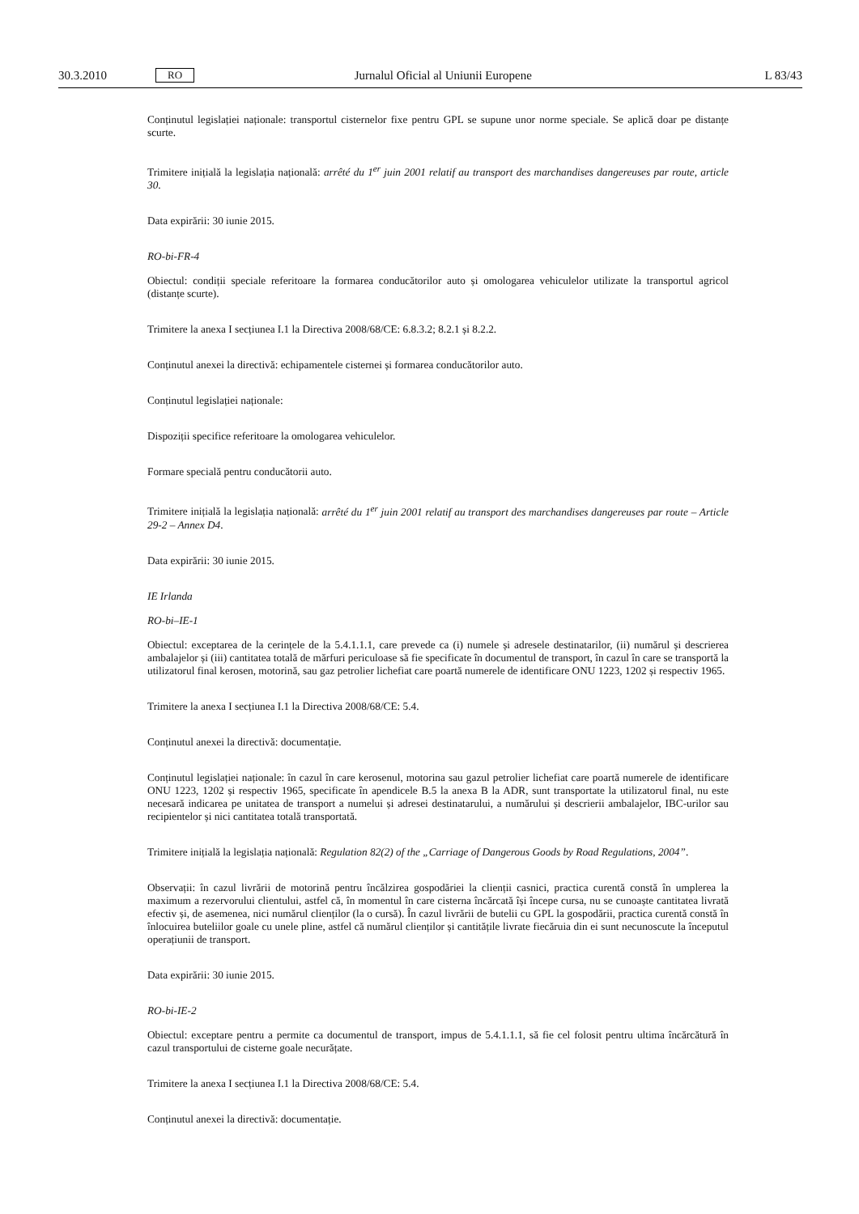30.3.2010 RO Jurnalul Oficial al Uniunii Europene L 83/43
Conținutul legislației naționale: transportul cisternelor fixe pentru GPL se supune unor norme speciale. Se aplică doar pe distanțe scurte.
Trimitere inițială la legislația națională: arrêté du 1<sup>er</sup> juin 2001 relatif au transport des marchandises dangereuses par route, article 30.
Data expirării: 30 iunie 2015.
RO-bi-FR-4
Obiectul: condiții speciale referitoare la formarea conducătorilor auto și omologarea vehiculelor utilizate la transportul agricol (distanțe scurte).
Trimitere la anexa I secțiunea I.1 la Directiva 2008/68/CE: 6.8.3.2; 8.2.1 și 8.2.2.
Conținutul anexei la directivă: echipamentele cisternei și formarea conducătorilor auto.
Conținutul legislației naționale:
Dispoziții specifice referitoare la omologarea vehiculelor.
Formare specială pentru conducătorii auto.
Trimitere inițială la legislația națională: arrêté du 1<sup>er</sup> juin 2001 relatif au transport des marchandises dangereuses par route – Article 29-2 – Annex D4.
Data expirării: 30 iunie 2015.
IE Irlanda
RO-bi–IE-1
Obiectul: exceptarea de la cerințele de la 5.4.1.1.1, care prevede ca (i) numele și adresele destinatarilor, (ii) numărul și descrierea ambalajelor și (iii) cantitatea totală de mărfuri periculoase să fie specificate în documentul de transport, în cazul în care se transportă la utilizatorul final kerosen, motorină, sau gaz petrolier lichefiat care poartă numerele de identificare ONU 1223, 1202 și respectiv 1965.
Trimitere la anexa I secțiunea I.1 la Directiva 2008/68/CE: 5.4.
Conținutul anexei la directivă: documentație.
Conținutul legislației naționale: în cazul în care kerosenul, motorina sau gazul petrolier lichefiat care poartă numerele de identificare ONU 1223, 1202 și respectiv 1965, specificate în apendicele B.5 la anexa B la ADR, sunt transportate la utilizatorul final, nu este necesară indicarea pe unitatea de transport a numelui și adresei destinatarului, a numărului și descrierii ambalajelor, IBC-urilor sau recipientelor și nici cantitatea totală transportată.
Trimitere inițială la legislația națională: Regulation 82(2) of the „Carriage of Dangerous Goods by Road Regulations, 2004”.
Observații: în cazul livrării de motorină pentru încălzirea gospodăriei la clienții casnici, practica curentă constă în umplerea la maximum a rezervorului clientului, astfel că, în momentul în care cisterna încărcată își începe cursa, nu se cunoaște cantitatea livrată efectiv și, de asemenea, nici numărul clienților (la o cursă). În cazul livrării de butelii cu GPL la gospodării, practica curentă constă în înlocuirea buteliilor goale cu unele pline, astfel că numărul clienților și cantitățile livrate fiecăruia din ei sunt necunoscute la începutul operațiunii de transport.
Data expirării: 30 iunie 2015.
RO-bi-IE-2
Obiectul: exceptare pentru a permite ca documentul de transport, impus de 5.4.1.1.1, să fie cel folosit pentru ultima încărcătură în cazul transportului de cisterne goale necurățate.
Trimitere la anexa I secțiunea I.1 la Directiva 2008/68/CE: 5.4.
Conținutul anexei la directivă: documentație.